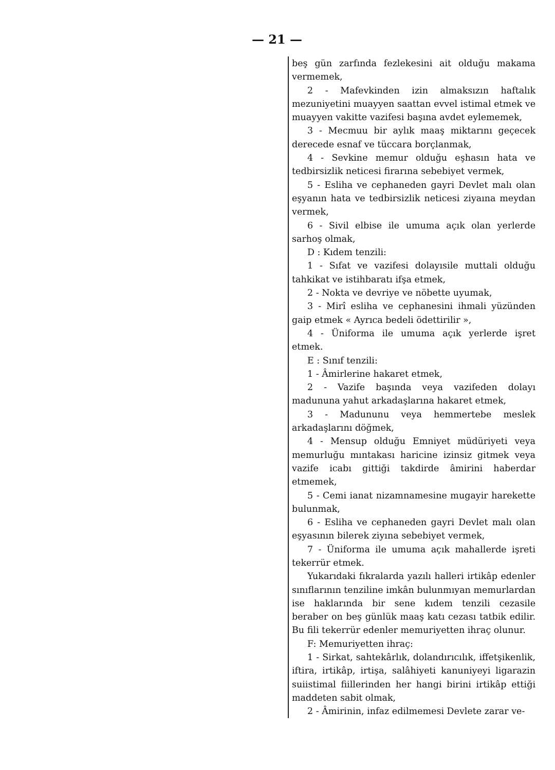— 21 —
beş gün zarfında fezlekesini ait olduğu makama vermemek,
2 - Mafevkinden izin almaksızın haftalık mezuniyetini muayyen saattan evvel istimal etmek ve muayyen vakitte vazifesi başına avdet eylememek,
3 - Mecmuu bir aylık maaş miktarını geçecek derecede esnaf ve tüccara borçlanmak,
4 - Sevkine memur olduğu eşhasın hata ve tedbirsizlik neticesi firarına sebebiyet vermek,
5 - Esliha ve cephaneden gayri Devlet malı olan eşyanın hata ve tedbirsizlik neticesi ziyaına meydan vermek,
6 - Sivil elbise ile umuma açık olan yerlerde sarhoş olmak,
D : Kıdem tenzili:
1 - Sıfat ve vazifesi dolayısile muttali olduğu tahkikat ve istihbaratı ifşa etmek,
2 - Nokta ve devriye ve nöbette uyumak,
3 - Mirî esliha ve cephanesini ihmali yüzünden gaip etmek « Ayrıca bedeli ödettirilir »,
4 - Üniforma ile umuma açık yerlerde işret etmek.
E : Sınıf tenzili:
1 - Âmirlerine hakaret etmek,
2 - Vazife başında veya vazifeden dolayı madununa yahut arkadaşlarına hakaret etmek,
3 - Madununu veya hemmertebe meslek arkadaşlarını döğmek,
4 - Mensup olduğu Emniyet müdüriyeti veya memurluğu mıntakası haricine izinsiz gitmek veya vazife icabı gittiği takdirde âmirini haberdar etmemek,
5 - Cemi ianat nizamnamesine mugayir harekette bulunmak,
6 - Esliha ve cephaneden gayri Devlet malı olan eşyasının bilerek ziyına sebebiyet vermek,
7 - Üniforma ile umuma açık mahallerde işreti tekerrür etmek.
Yukarıdaki fıkralarda yazılı halleri irtikâp edenler sınıflarının tenziline imkân bulunmıyan memurlardan ise haklarında bir sene kıdem tenzili cezasile beraber on beş günlük maaş katı cezası tatbik edilir. Bu fili tekerrür edenler memuriyetten ihraç olunur.
F: Memuriyetten ihraç:
1 - Sirkat, sahtekârlık, dolandırıcılık, iffetşikenlik, iftira, irtikâp, irtişa, salâhiyeti kanuniyeyi ligarazin suiistimal fiillerinden her hangi birini irtikâp ettiği maddeten sabit olmak,
2 - Âmirinin, infaz edilmemesi Devlete zarar ve-